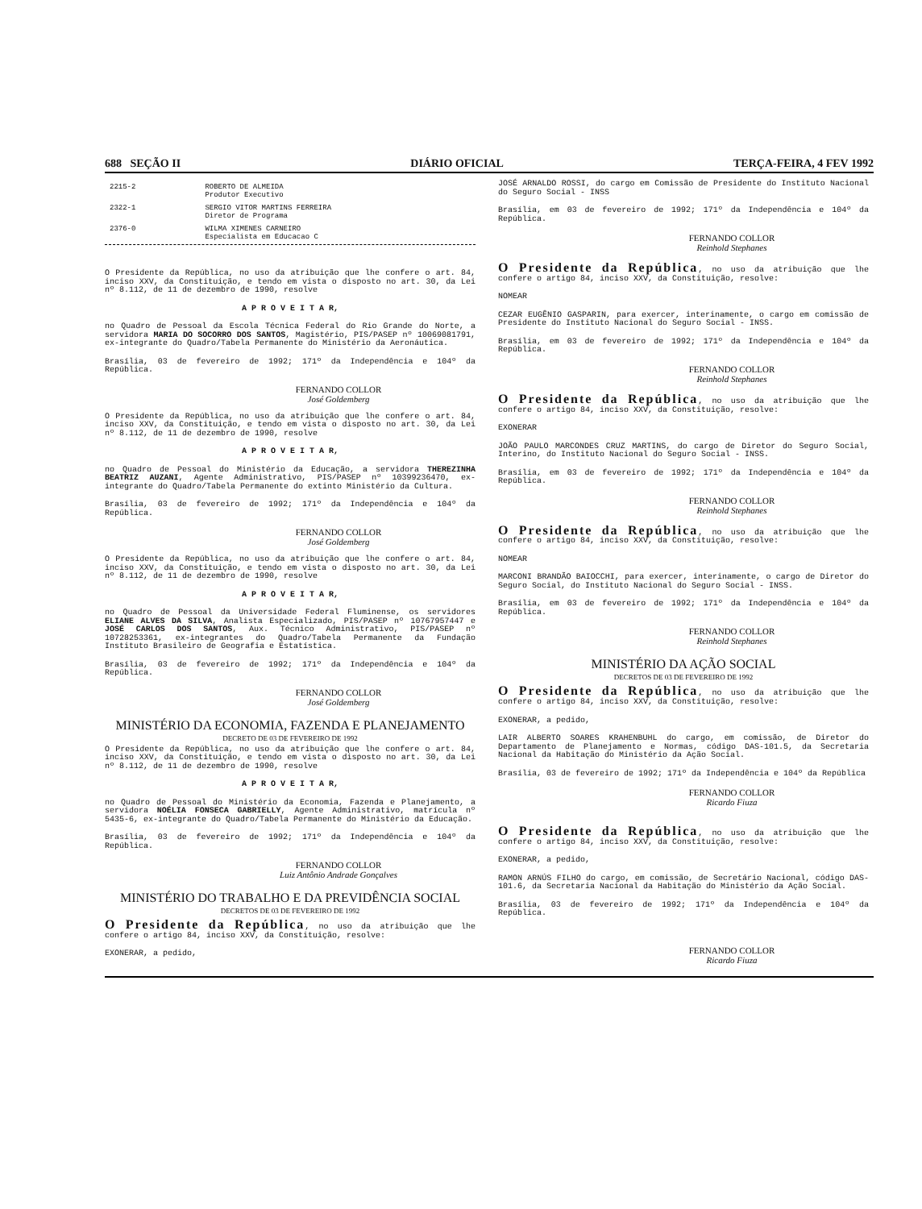688 SEÇÃO II DIÁRIO OFICIAL TERÇA-FEIRA, 4 FEV 1992
| 2215-2 | ROBERTO DE ALMEIDA Produtor Executivo |
| 2322-1 | SERGIO VITOR MARTINS FERREIRA Diretor de Programa |
| 2376-0 | WILMA XIMENES CARNEIRO Especialista em Educacao C |
O Presidente da República, no uso da atribuição que lhe confere o art. 84, inciso XXV, da Constituição, e tendo em vista o disposto no art. 30, da Lei nº 8.112, de 11 de dezembro de 1990, resolve
A P R O V E I T A R,
no Quadro de Pessoal da Escola Técnica Federal do Rio Grande do Norte, a servidora MARIA DO SOCORRO DOS SANTOS, Magistério, PIS/PASEP nº 10069081791, ex-integrante do Quadro/Tabela Permanente do Ministério da Aeronáutica.
Brasília, 03 de fevereiro de 1992; 171º da Independência e 104º da República.
FERNANDO COLLOR
José Goldemberg
O Presidente da República, no uso da atribuição que lhe confere o art. 84, inciso XXV, da Constituição, e tendo em vista o disposto no art. 30, da Lei nº 8.112, de 11 de dezembro de 1990, resolve
A P R O V E I T A R,
no Quadro de Pessoal do Ministério da Educação, a servidora THEREZINHA BEATRIZ AUZANI, Agente Administrativo, PIS/PASEP nº 10399236470, ex-integrante do Quadro/Tabela Permanente do extinto Ministério da Cultura.
Brasília, 03 de fevereiro de 1992; 171º da Independência e 104º da República.
FERNANDO COLLOR
José Goldemberg
O Presidente da República, no uso da atribuição que lhe confere o art. 84, inciso XXV, da Constituição, e tendo em vista o disposto no art. 30, da Lei nº 8.112, de 11 de dezembro de 1990, resolve
A P R O V E I T A R,
no Quadro de Pessoal da Universidade Federal Fluminense, os servidores ELIANE ALVES DA SILVA, Analista Especializado, PIS/PASEP nº 10767957447 e JOSÉ CARLOS DOS SANTOS, Aux. Técnico Administrativo, PIS/PASEP nº 10728253361, ex-integrantes do Quadro/Tabela Permanente da Fundação Instituto Brasileiro de Geografia e Estatística.
Brasília, 03 de fevereiro de 1992; 171º da Independência e 104º da República.
FERNANDO COLLOR
José Goldemberg
MINISTÉRIO DA ECONOMIA, FAZENDA E PLANEJAMENTO
DECRETO DE 03 DE FEVEREIRO DE 1992
O Presidente da República, no uso da atribuição que lhe confere o art. 84, inciso XXV, da Constituição, e tendo em vista o disposto no art. 30, da Lei nº 8.112, de 11 de dezembro de 1990, resolve
A P R O V E I T A R,
no Quadro de Pessoal do Ministério da Economia, Fazenda e Planejamento, a servidora NOÉLIA FONSECA GABRIELLY, Agente Administrativo, matrícula nº 5435-6, ex-integrante do Quadro/Tabela Permanente do Ministério da Educação.
Brasília, 03 de fevereiro de 1992; 171º da Independência e 104º da República.
FERNANDO COLLOR
Luiz Antônio Andrade Gonçalves
MINISTÉRIO DO TRABALHO E DA PREVIDÊNCIA SOCIAL
DECRETOS DE 03 DE FEVEREIRO DE 1992
O Presidente da República, no uso da atribuição que lhe confere o artigo 84, inciso XXV, da Constituição, resolve:
EXONERAR, a pedido,
JOSÉ ARNALDO ROSSI, do cargo em Comissão de Presidente do Instituto Nacional do Seguro Social - INSS
Brasília, em 03 de fevereiro de 1992; 171º da Independência e 104º da República.
FERNANDO COLLOR
Reinhold Stephanes
O Presidente da República, no uso da atribuição que lhe confere o artigo 84, inciso XXV, da Constituição, resolve:
NOMEAR
CEZAR EUGÊNIO GASPARIN, para exercer, interinamente, o cargo em comissão de Presidente do Instituto Nacional do Seguro Social - INSS.
Brasília, em 03 de fevereiro de 1992; 171º da Independência e 104º da República.
FERNANDO COLLOR
Reinhold Stephanes
O Presidente da República, no uso da atribuição que lhe confere o artigo 84, inciso XXV, da Constituição, resolve:
EXONERAR
JOÃO PAULO MARCONDES CRUZ MARTINS, do cargo de Diretor do Seguro Social, Interino, do Instituto Nacional do Seguro Social - INSS.
Brasília, em 03 de fevereiro de 1992; 171º da Independência e 104º da República.
FERNANDO COLLOR
Reinhold Stephanes
O Presidente da República, no uso da atribuição que lhe confere o artigo 84, inciso XXV, da Constituição, resolve:
NOMEAR
MARCONI BRANDÃO BAIOCCHI, para exercer, interinamente, o cargo de Diretor do Seguro Social, do Instituto Nacional do Seguro Social - INSS.
Brasília, em 03 de fevereiro de 1992; 171º da Independência e 104º da República.
FERNANDO COLLOR
Reinhold Stephanes
MINISTÉRIO DA AÇÃO SOCIAL
DECRETOS DE 03 DE FEVEREIRO DE 1992
O Presidente da República, no uso da atribuição que lhe confere o artigo 84, inciso XXV, da Constituição, resolve:
EXONERAR, a pedido,
LAIR ALBERTO SOARES KRAHENBUHL do cargo, em comissão, de Diretor do Departamento de Planejamento e Normas, código DAS-101.5, da Secretaria Nacional da Habitação do Ministério da Ação Social.
Brasília, 03 de fevereiro de 1992; 171º da Independência e 104º da República
FERNANDO COLLOR
Ricardo Fiuza
O Presidente da República, no uso da atribuição que lhe confere o artigo 84, inciso XXV, da Constituição, resolve:
EXONERAR, a pedido,
RAMON ARNÚS FILHO do cargo, em comissão, de Secretário Nacional, código DAS-101.6, da Secretaria Nacional da Habitação do Ministério da Ação Social.
Brasília, 03 de fevereiro de 1992; 171º da Independência e 104º da República.
FERNANDO COLLOR
Ricardo Fiuza